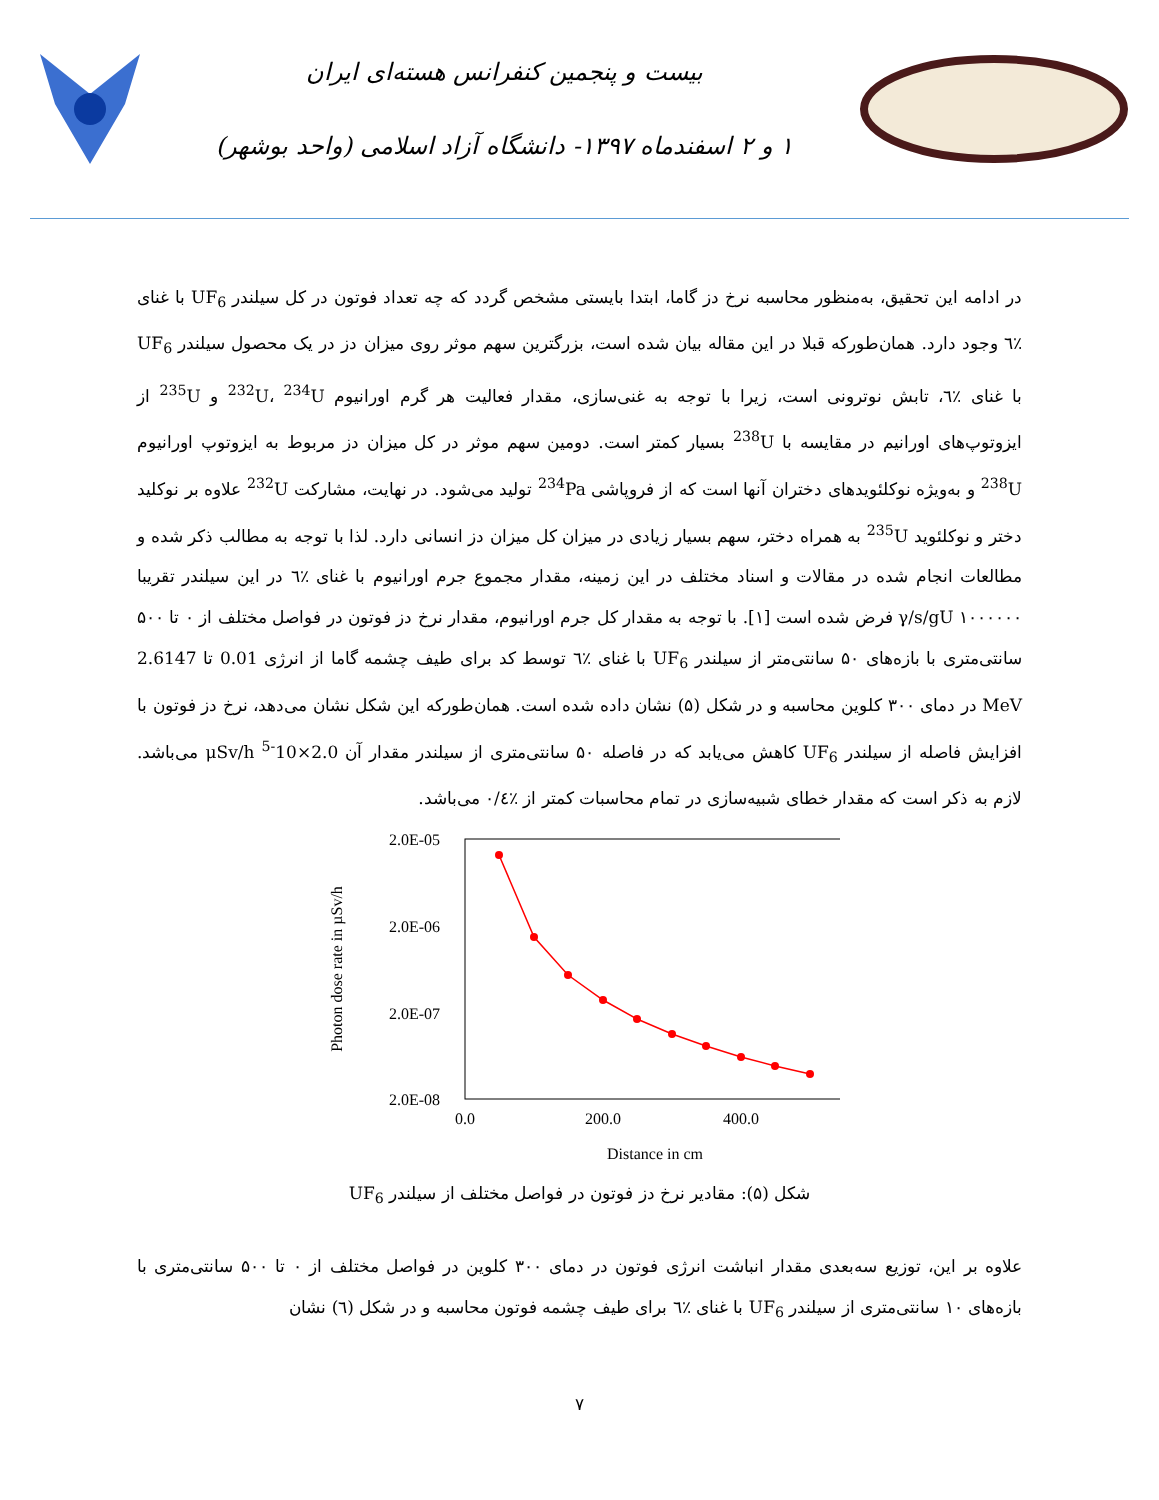بیست و پنجمین کنفرانس هسته‌ای ایران
۱ و ۲ اسفندماه ۱۳۹۷- دانشگاه آزاد اسلامی (واحد بوشهر)
در ادامه این تحقیق، به‌منظور محاسبه نرخ دز گاما، ابتدا بایستی مشخص گردد که چه تعداد فوتون در کل سیلندر UF<sub>6</sub> با غنای ٪٦ وجود دارد. همان‌طورکه قبلا در این مقاله بیان شده است، بزرگترین سهم موثر روی میزان دز در یک محصول سیلندر UF<sub>6</sub> با غنای ٪٦، تابش نوترونی است، زیرا با توجه به غنی‌سازی، مقدار فعالیت هر گرم اورانیوم <sup>232</sup>U، <sup>234</sup>U و <sup>235</sup>U از ایزوتوپ‌های اورانیم در مقایسه با <sup>238</sup>U بسیار کمتر است. دومین سهم موثر در کل میزان دز مربوط به ایزوتوپ اورانیوم <sup>238</sup>U و به‌ویژه نوکلئویدهای دختران آنها است که از فروپاشی <sup>234</sup>Pa تولید می‌شود. در نهایت، مشارکت <sup>232</sup>U علاوه بر نوکلید دختر و نوکلئوید <sup>235</sup>U به همراه دختر، سهم بسیار زیادی در میزان کل میزان دز انسانی دارد. لذا با توجه به مطالب ذکر شده و مطالعات انجام شده در مقالات و اسناد مختلف در این زمینه، مقدار مجموع جرم اورانیوم با غنای ٪٦ در این سیلندر تقریبا γ/s/gU ۱۰۰۰۰۰۰ فرض شده است [۱]. با توجه به مقدار کل جرم اورانیوم، مقدار نرخ دز فوتون در فواصل مختلف از ۰ تا ۵۰۰ سانتی‌متری با بازه‌های ۵۰ سانتی‌متر از سیلندر UF<sub>6</sub> با غنای ٪٦ توسط کد برای طیف چشمه گاما از انرژی 0.01 تا 2.6147 MeV در دمای ۳۰۰ کلوین محاسبه و در شکل (۵) نشان داده شده است. همان‌طورکه این شکل نشان می‌دهد، نرخ دز فوتون با افزایش فاصله از سیلندر UF<sub>6</sub> کاهش می‌یابد که در فاصله ۵۰ سانتی‌متری از سیلندر مقدار آن 2.0×10<sup>-5</sup> μSv/h می‌باشد. لازم به ذکر است که مقدار خطای شبیه‌سازی در تمام محاسبات کمتر از ٪۰/٤ می‌باشد.
2.0E-05
2.0E-06
2.0E-07
2.0E-08
0.0
200.0
400.0
Distance in cm
Photon dose rate in µSv/h
شکل (۵): مقادیر نرخ دز فوتون در فواصل مختلف از سیلندر UF<sub>6</sub>
علاوه بر این، توزیع سه‌بعدی مقدار انباشت انرژی فوتون در دمای ۳۰۰ کلوین در فواصل مختلف از ۰ تا ۵۰۰ سانتی‌متری با بازه‌های ۱۰ سانتی‌متری از سیلندر UF<sub>6</sub> با غنای ٪٦ برای طیف چشمه فوتون محاسبه و در شکل (٦) نشان
٧